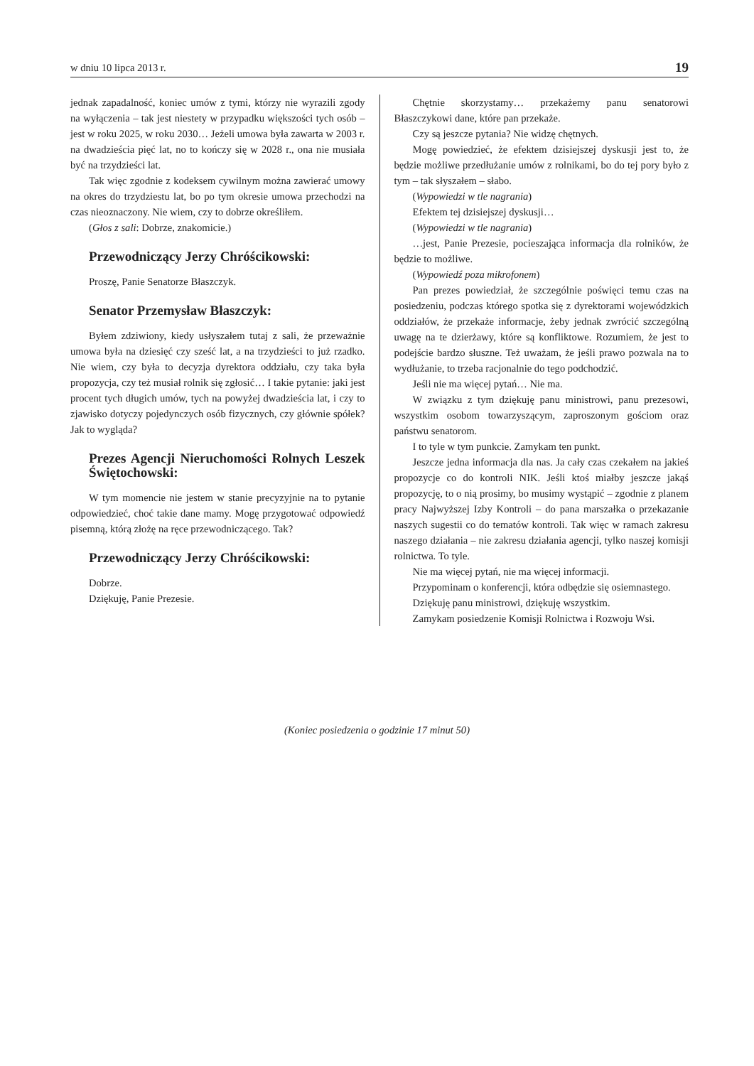w dniu 10 lipca 2013 r. 19
jednak zapadalność, koniec umów z tymi, którzy nie wyrazili zgody na wyłączenia – tak jest niestety w przypadku większości tych osób – jest w roku 2025, w roku 2030… Jeżeli umowa była zawarta w 2003 r. na dwadzieścia pięć lat, no to kończy się w 2028 r., ona nie musiała być na trzydzieści lat.
Tak więc zgodnie z kodeksem cywilnym można zawierać umowy na okres do trzydziestu lat, bo po tym okresie umowa przechodzi na czas nieoznaczony. Nie wiem, czy to dobrze określiłem.
(Głos z sali: Dobrze, znakomicie.)
Przewodniczący Jerzy Chróścikowski:
Proszę, Panie Senatorze Błaszczyk.
Senator Przemysław Błaszczyk:
Byłem zdziwiony, kiedy usłyszałem tutaj z sali, że przeważnie umowa była na dziesięć czy sześć lat, a na trzydzieści to już rzadko. Nie wiem, czy była to decyzja dyrektora oddziału, czy taka była propozycja, czy też musiał rolnik się zgłosić… I takie pytanie: jaki jest procent tych długich umów, tych na powyżej dwadzieścia lat, i czy to zjawisko dotyczy pojedynczych osób fizycznych, czy głównie spółek? Jak to wygląda?
Prezes Agencji Nieruchomości Rolnych Leszek Świętochowski:
W tym momencie nie jestem w stanie precyzyjnie na to pytanie odpowiedzieć, choć takie dane mamy. Mogę przygotować odpowiedź pisemną, którą złożę na ręce przewodniczącego. Tak?
Przewodniczący Jerzy Chróścikowski:
Dobrze.
Dziękuję, Panie Prezesie.
Chętnie skorzystamy… przekażemy panu senatorowi Błaszczykowi dane, które pan przekaże.
Czy są jeszcze pytania? Nie widzę chętnych.
Mogę powiedzieć, że efektem dzisiejszej dyskusji jest to, że będzie możliwe przedłużanie umów z rolnikami, bo do tej pory było z tym – tak słyszałem – słabo.
(Wypowiedzi w tle nagrania)
Efektem tej dzisiejszej dyskusji…
(Wypowiedzi w tle nagrania)
…jest, Panie Prezesie, pocieszająca informacja dla rolników, że będzie to możliwe.
(Wypowiedź poza mikrofonem)
Pan prezes powiedział, że szczególnie poświęci temu czas na posiedzeniu, podczas którego spotka się z dyrektorami wojewódzkich oddziałów, że przekaże informacje, żeby jednak zwrócić szczególną uwagę na te dzierżawy, które są konfliktowe. Rozumiem, że jest to podejście bardzo słuszne. Też uważam, że jeśli prawo pozwala na to wydłużanie, to trzeba racjonalnie do tego podchodzić.
Jeśli nie ma więcej pytań… Nie ma.
W związku z tym dziękuję panu ministrowi, panu prezesowi, wszystkim osobom towarzyszącym, zaproszonym gościom oraz państwu senatorom.
I to tyle w tym punkcie. Zamykam ten punkt.
Jeszcze jedna informacja dla nas. Ja cały czas czekałem na jakieś propozycje co do kontroli NIK. Jeśli ktoś miałby jeszcze jakąś propozycję, to o nią prosimy, bo musimy wystąpić – zgodnie z planem pracy Najwyższej Izby Kontroli – do pana marszałka o przekazanie naszych sugestii co do tematów kontroli. Tak więc w ramach zakresu naszego działania – nie zakresu działania agencji, tylko naszej komisji rolnictwa. To tyle.
Nie ma więcej pytań, nie ma więcej informacji.
Przypominam o konferencji, która odbędzie się osiemnastego.
Dziękuję panu ministrowi, dziękuję wszystkim.
Zamykam posiedzenie Komisji Rolnictwa i Rozwoju Wsi.
(Koniec posiedzenia o godzinie 17 minut 50)